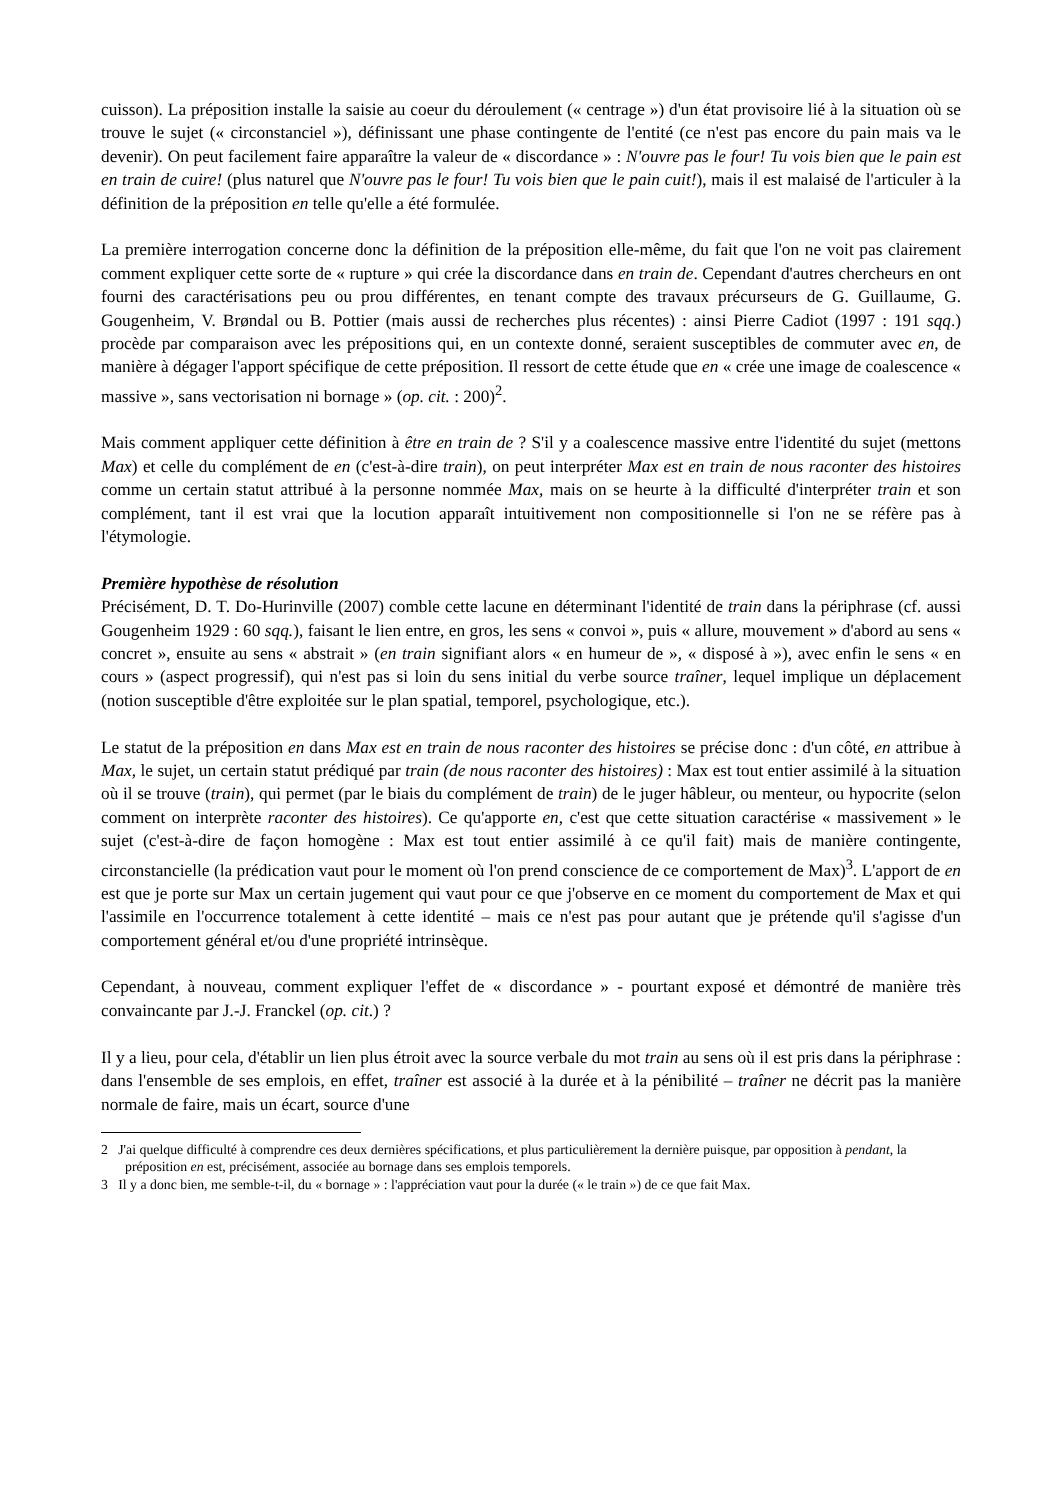cuisson). La préposition installe la saisie au coeur du déroulement (« centrage ») d'un état provisoire lié à la situation où se trouve le sujet (« circonstanciel »), définissant une phase contingente de l'entité (ce n'est pas encore du pain mais va le devenir). On peut facilement faire apparaître la valeur de « discordance » : N'ouvre pas le four! Tu vois bien que le pain est en train de cuire! (plus naturel que N'ouvre pas le four! Tu vois bien que le pain cuit!), mais il est malaisé de l'articuler à la définition de la préposition en telle qu'elle a été formulée.
La première interrogation concerne donc la définition de la préposition elle-même, du fait que l'on ne voit pas clairement comment expliquer cette sorte de « rupture » qui crée la discordance dans en train de. Cependant d'autres chercheurs en ont fourni des caractérisations peu ou prou différentes, en tenant compte des travaux précurseurs de G. Guillaume, G. Gougenheim, V. Brøndal ou B. Pottier (mais aussi de recherches plus récentes) : ainsi Pierre Cadiot (1997 : 191 sqq.) procède par comparaison avec les prépositions qui, en un contexte donné, seraient susceptibles de commuter avec en, de manière à dégager l'apport spécifique de cette préposition. Il ressort de cette étude que en « crée une image de coalescence « massive », sans vectorisation ni bornage » (op. cit. : 200)<sup>2</sup>.
Mais comment appliquer cette définition à être en train de ? S'il y a coalescence massive entre l'identité du sujet (mettons Max) et celle du complément de en (c'est-à-dire train), on peut interpréter Max est en train de nous raconter des histoires comme un certain statut attribué à la personne nommée Max, mais on se heurte à la difficulté d'interpréter train et son complément, tant il est vrai que la locution apparaît intuitivement non compositionnelle si l'on ne se réfère pas à l'étymologie.
Première hypothèse de résolution
Précisément, D. T. Do-Hurinville (2007) comble cette lacune en déterminant l'identité de train dans la périphrase (cf. aussi Gougenheim 1929 : 60 sqq.), faisant le lien entre, en gros, les sens « convoi », puis « allure, mouvement » d'abord au sens « concret », ensuite au sens « abstrait » (en train signifiant alors « en humeur de », « disposé à »), avec enfin le sens « en cours » (aspect progressif), qui n'est pas si loin du sens initial du verbe source traîner, lequel implique un déplacement (notion susceptible d'être exploitée sur le plan spatial, temporel, psychologique, etc.).
Le statut de la préposition en dans Max est en train de nous raconter des histoires se précise donc : d'un côté, en attribue à Max, le sujet, un certain statut prédiqué par train (de nous raconter des histoires) : Max est tout entier assimilé à la situation où il se trouve (train), qui permet (par le biais du complément de train) de le juger hâbleur, ou menteur, ou hypocrite (selon comment on interprète raconter des histoires). Ce qu'apporte en, c'est que cette situation caractérise « massivement » le sujet (c'est-à-dire de façon homogène : Max est tout entier assimilé à ce qu'il fait) mais de manière contingente, circonstancielle (la prédication vaut pour le moment où l'on prend conscience de ce comportement de Max)<sup>3</sup>. L'apport de en est que je porte sur Max un certain jugement qui vaut pour ce que j'observe en ce moment du comportement de Max et qui l'assimile en l'occurrence totalement à cette identité – mais ce n'est pas pour autant que je prétende qu'il s'agisse d'un comportement général et/ou d'une propriété intrinsèque.
Cependant, à nouveau, comment expliquer l'effet de « discordance » - pourtant exposé et démontré de manière très convaincante par J.-J. Franckel (op. cit.) ?
Il y a lieu, pour cela, d'établir un lien plus étroit avec la source verbale du mot train au sens où il est pris dans la périphrase : dans l'ensemble de ses emplois, en effet, traîner est associé à la durée et à la pénibilité – traîner ne décrit pas la manière normale de faire, mais un écart, source d'une
2 J'ai quelque difficulté à comprendre ces deux dernières spécifications, et plus particulièrement la dernière puisque, par opposition à pendant, la préposition en est, précisément, associée au bornage dans ses emplois temporels.
3 Il y a donc bien, me semble-t-il, du « bornage » : l'appréciation vaut pour la durée (« le train ») de ce que fait Max.